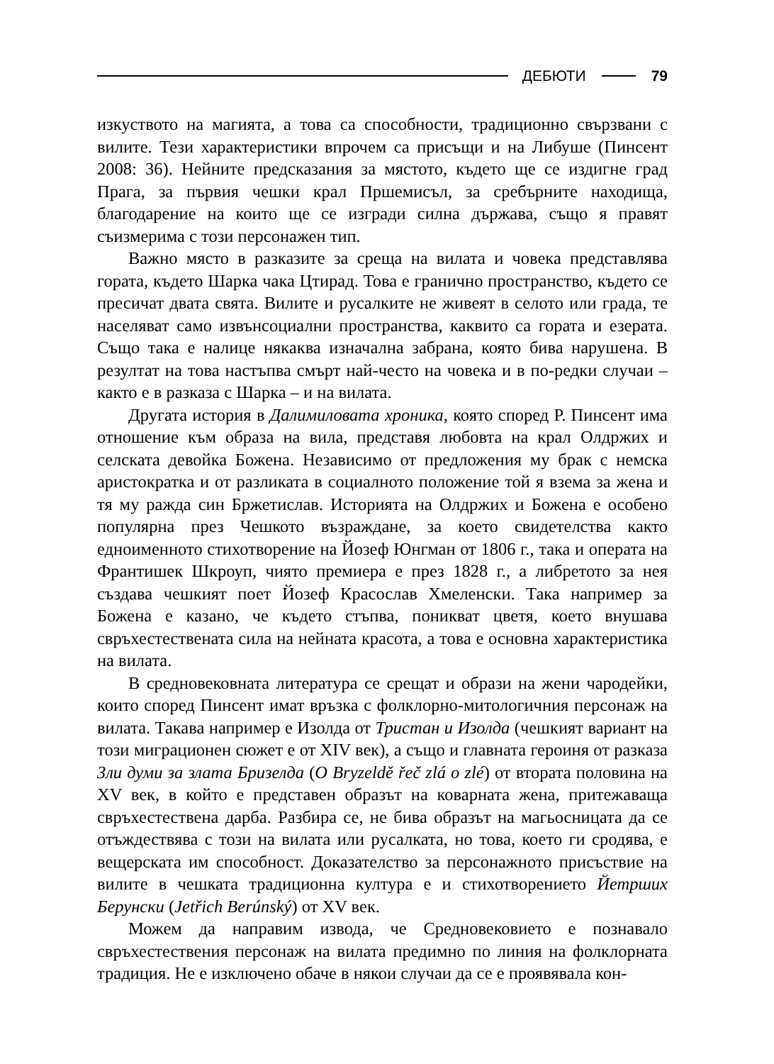ДЕБЮТИ 79
изкуството на магията, а това са способности, традиционно свързвани с вилите. Тези характеристики впрочем са присъщи и на Либуше (Пинсент 2008: 36). Нейните предсказания за мястото, където ще се издигне град Прага, за първия чешки крал Пршемисъл, за сребърните находища, благодарение на които ще се изгради силна държава, също я правят съизмерима с този персонажен тип.
Важно място в разказите за среща на вилата и човека представлява гората, където Шарка чака Цтирад. Това е гранично пространство, където се пресичат двата свята. Вилите и русалките не живеят в селото или града, те населяват само извънсоциални пространства, каквито са гората и езерата. Също така е налице някаква изначална забрана, която бива нарушена. В резултат на това настъпва смърт най-често на човека и в по-редки случаи – както е в разказа с Шарка – и на вилата.
Другата история в Далимиловата хроника, която според Р. Пинсент има отношение към образа на вила, представя любовта на крал Олдржих и селската девойка Божена. Независимо от предложения му брак с немска аристократка и от разликата в социалното положение той я взема за жена и тя му ражда син Бржетислав. Историята на Олдржих и Божена е особено популярна през Чешкото възраждане, за което свидетелства както едноименното стихотворение на Йозеф Юнгман от 1806 г., така и операта на Франтишек Шкроуп, чиято премиера е през 1828 г., а либретото за нея създава чешкият поет Йозеф Красослав Хмеленски. Така например за Божена е казано, че където стъпва, поникват цветя, което внушава свръхестествената сила на нейната красота, а това е основна характеристика на вилата.
В средновековната литература се срещат и образи на жени чародейки, които според Пинсент имат връзка с фолклорно-митологичния персонаж на вилата. Такава например е Изолда от Тристан и Изолда (чешкият вариант на този миграционен сюжет е от XIV век), а също и главната героиня от разказа Зли думи за злата Бризелда (O Bryzeldě řeč zlá o zlé) от втората половина на XV век, в който е представен образът на коварната жена, притежаваща свръхестествена дарба. Разбира се, не бива образът на магьосницата да се отъждествява с този на вилата или русалката, но това, което ги сродява, е вещерската им способност. Доказателство за персонажното присъствие на вилите в чешката традиционна култура е и стихотворението Йетрших Берунски (Jetřich Berúnský) от XV век.
Можем да направим извода, че Средновековието е познавало свръхестествения персонаж на вилата предимно по линия на фолклорната традиция. Не е изключено обаче в някои случаи да се е проявявала кон-